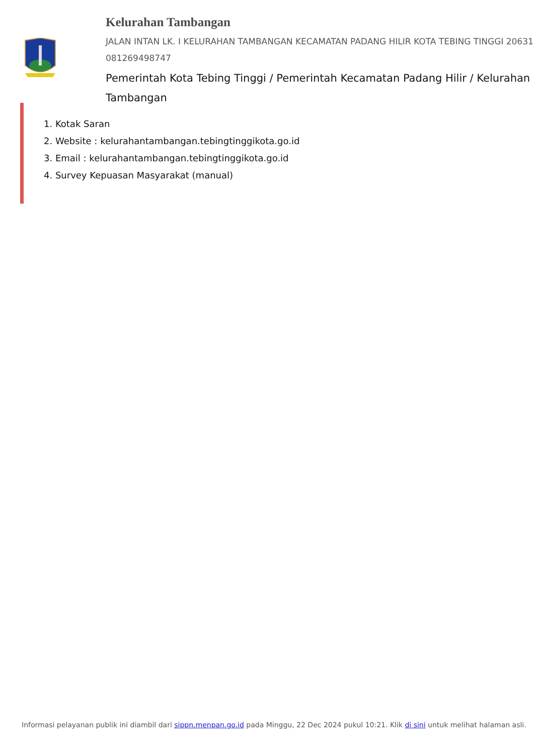Kelurahan Tambangan
JALAN INTAN LK. I KELURAHAN TAMBANGAN KECAMATAN PADANG HILIR KOTA TEBING TINGGI 20631 081269498747
Pemerintah Kota Tebing Tinggi / Pemerintah Kecamatan Padang Hilir / Kelurahan Tambangan
1. Kotak Saran
2. Website : kelurahantambangan.tebingtinggikota.go.id
3. Email : kelurahantambangan.tebingtinggikota.go.id
4. Survey Kepuasan Masyarakat (manual)
Informasi pelayanan publik ini diambil dari sippn.menpan.go.id pada Minggu, 22 Dec 2024 pukul 10:21. Klik di sini untuk melihat halaman asli.